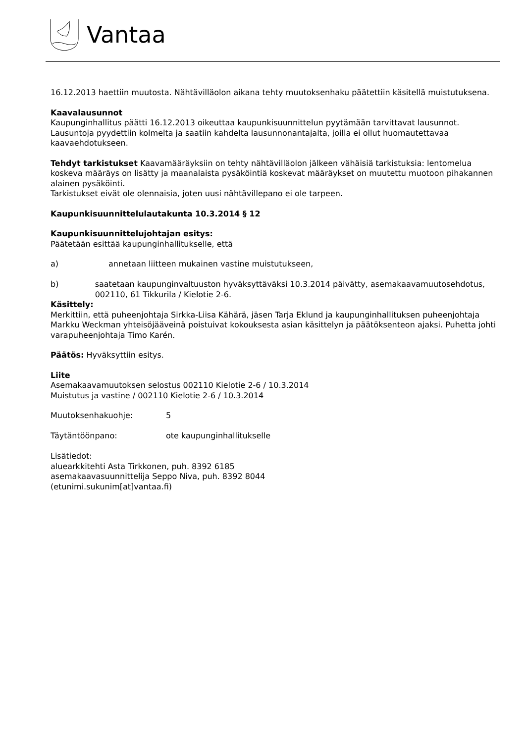Vantaa
16.12.2013 haettiin muutosta. Nähtävilläolon aikana tehty muutoksenhaku päätettiin käsitellä muistutuksena.
Kaavalausunnot
Kaupunginhallitus päätti 16.12.2013 oikeuttaa kaupunkisuunnittelun pyytämään tarvittavat lausunnot. Lausuntoja pyydettiin kolmelta ja saatiin kahdelta lausunnonantajalta, joilla ei ollut huomautettavaa kaavaehdotukseen.
Tehdyt tarkistukset Kaavamääräyksiin on tehty nähtävilläolon jälkeen vähäisiä tarkistuksia: lentomelua koskeva määräys on lisätty ja maanalaista pysäköintiä koskevat määräykset on muutettu muotoon pihakannen alainen pysäköinti.
Tarkistukset eivät ole olennaisia, joten uusi nähtävillepano ei ole tarpeen.
Kaupunkisuunnittelulautakunta 10.3.2014 § 12
Kaupunkisuunnittelujohtajan esitys:
Päätetään esittää kaupunginhallitukselle, että
a) annetaan liitteen mukainen vastine muistutukseen,
b) saatetaan kaupunginvaltuuston hyväksyttäväksi 10.3.2014 päivätty, asemakaavamuutosehdotus, 002110, 61 Tikkurila / Kielotie 2-6.
Käsittely:
Merkittiin, että puheenjohtaja Sirkka-Liisa Kähärä, jäsen Tarja Eklund ja kaupunginhallituksen puheenjohtaja Markku Weckman yhteisöjääveinä poistuivat kokouksesta asian käsittelyn ja päätöksenteon ajaksi. Puhetta johti varapuheenjohtaja Timo Karén.
Päätös: Hyväksyttiin esitys.
Liite
Asemakaavamuutoksen selostus 002110 Kielotie 2-6 / 10.3.2014
Muistutus ja vastine / 002110 Kielotie 2-6 / 10.3.2014
Muutoksenhakuohje: 5
Täytäntöönpano: ote kaupunginhallitukselle
Lisätiedot:
aluearkkitehti Asta Tirkkonen, puh. 8392 6185
asemakaavasuunnittelija Seppo Niva, puh. 8392 8044
(etunimi.sukunim[at]vantaa.fi)